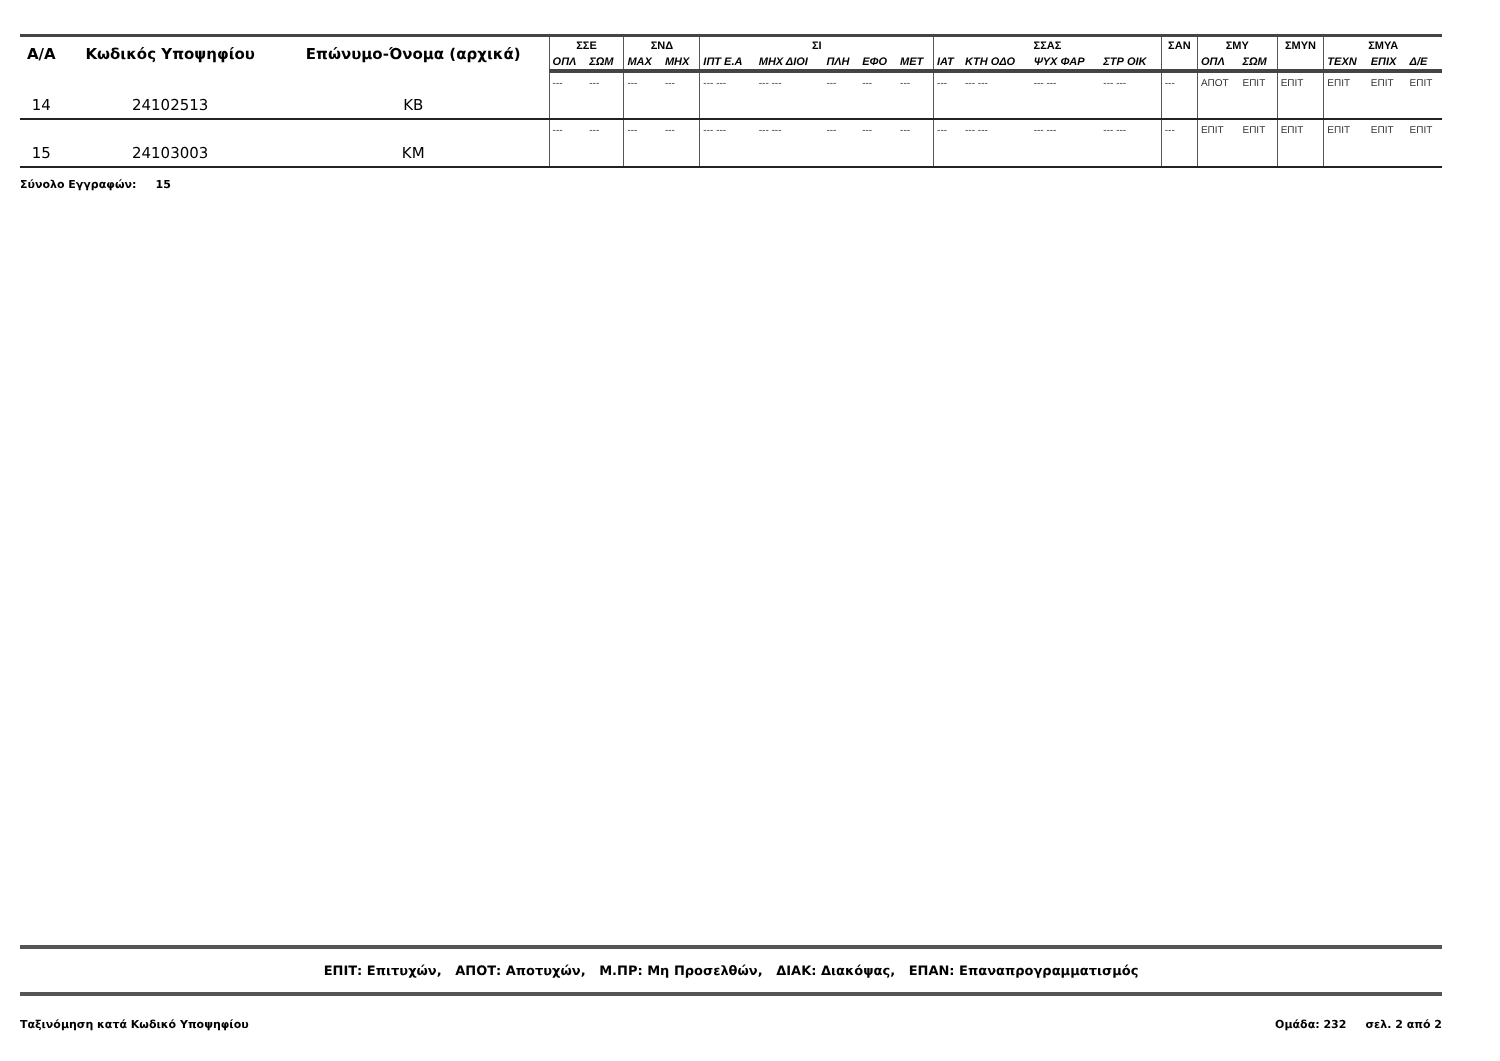| Α/Α | Κωδικός Υποψηφίου | Επώνυμο-Όνομα (αρχικά) | ΣΣΕ | | ΣΝΔ | | ΣΙ | | | | | ΣΣΑΣ | | | | ΣΑΝ | ΣΜΥ | | ΣΜΥΝ | ΣΜΥΑ | | |
| --- | --- | --- | --- | --- | --- | --- | --- | --- | --- | --- | --- | --- | --- | --- | --- | --- | --- | --- | --- | --- | --- | --- |
| | | | ΟΠΛ | ΣΩΜ | ΜΑΧ | ΜΗΧ | ΙΠΤ Ε.Α | ΜΗΧ ΔΙΟΙ | ΠΛΗ | ΕΦΟ | ΜΕΤ | ΙΑΤ | ΚΤΗ ΟΔΟ | ΨΥΧ ΦΑΡ | ΣΤΡ ΟΙΚ | | ΟΠΛ | ΣΩΜ | | ΤΕΧΝ | ΕΠΙΧ | Δ/Ε |
| 14 | 24102513 | ΚΒ | --- | --- | --- | --- | --- --- | --- --- | --- | --- | --- | --- | --- --- | --- --- | --- --- | --- | ΑΠΟΤ | ΕΠΙΤ | ΕΠΙΤ | ΕΠΙΤ | ΕΠΙΤ | ΕΠΙΤ |
| 15 | 24103003 | ΚΜ | --- | --- | --- | --- | --- --- | --- --- | --- | --- | --- | --- | --- --- | --- --- | --- --- | --- | ΕΠΙΤ | ΕΠΙΤ | ΕΠΙΤ | ΕΠΙΤ | ΕΠΙΤ | ΕΠΙΤ |
Σύνολο Εγγραφών: 15
ΕΠΙΤ: Επιτυχών, ΑΠΟΤ: Αποτυχών, Μ.ΠΡ: Μη Προσελθών, ΔΙΑΚ: Διακόψας, ΕΠΑΝ: Επαναπρογραμματισμός
Ταξινόμηση κατά Κωδικό Υποψηφίου Ομάδα: 232 σελ. 2 από 2